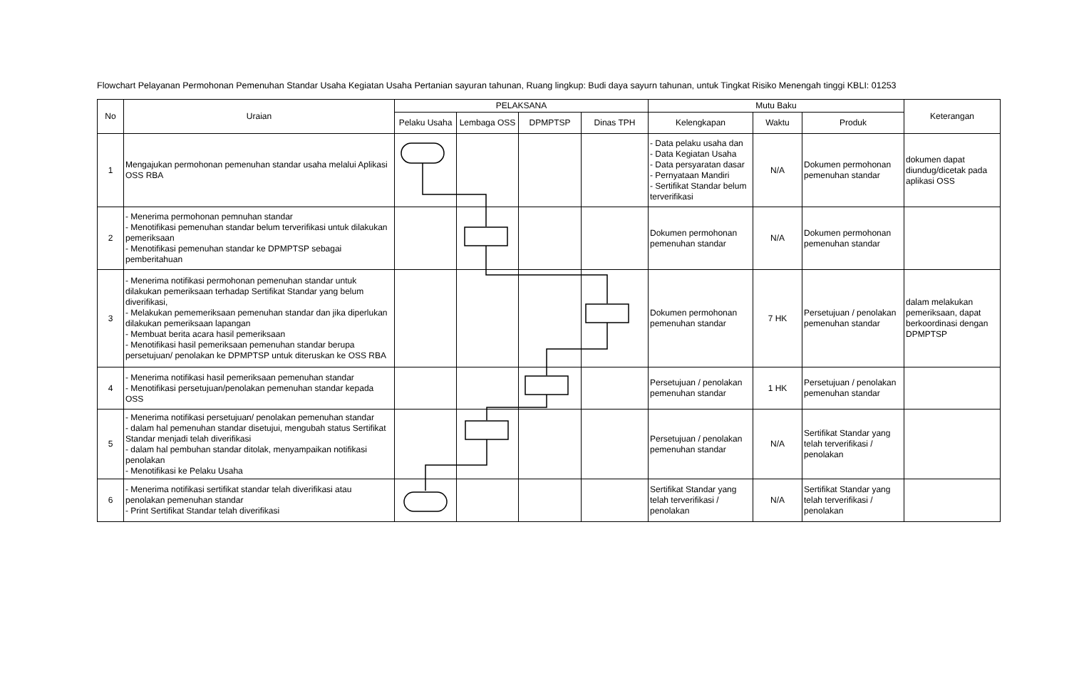Flowchart Pelayanan Permohonan Pemenuhan Standar Usaha Kegiatan Usaha Pertanian sayuran tahunan, Ruang lingkup: Budi daya sayurn tahunan, untuk Tingkat Risiko Menengah tinggi KBLI: 01253
| No | Uraian | PELAKSANA | | | | Mutu Baku | | | Keterangan |
| --- | --- | --- | --- | --- | --- | --- | --- | --- | --- |
| | | Pelaku Usaha | Lembaga OSS | DPMPTSP | Dinas TPH | Kelengkapan | Waktu | Produk | |
| 1 | Mengajukan permohonan pemenuhan standar usaha melalui Aplikasi OSS RBA | | | | | - Data pelaku usaha dan - Data Kegiatan Usaha - Data persyaratan dasar - Pernyataan Mandiri - Sertifikat Standar belum terverifikasi | N/A | Dokumen permohonan pemenuhan standar | dokumen dapat diundug/dicetak pada aplikasi OSS |
| 2 | - Menerima permohonan pemnuhan standar - Menotifikasi pemenuhan standar belum terverifikasi untuk dilakukan pemeriksaan - Menotifikasi pemenuhan standar ke DPMPTSP sebagai pemberitahuan | | | | | Dokumen permohonan pemenuhan standar | N/A | Dokumen permohonan pemenuhan standar | |
| 3 | - Menerima notifikasi permohonan pemenuhan standar untuk dilakukan pemeriksaan terhadap Sertifikat Standar yang belum diverifikasi, - Melakukan pememeriksaan pemenuhan standar dan jika diperlukan dilakukan pemeriksaan lapangan - Membuat berita acara hasil pemeriksaan - Menotifikasi hasil pemeriksaan pemenuhan standar berupa persetujuan/ penolakan ke DPMPTSP untuk diteruskan ke OSS RBA | | | | | Dokumen permohonan pemenuhan standar | 7 HK | Persetujuan / penolakan pemenuhan standar | dalam melakukan pemeriksaan, dapat berkoordinasi dengan DPMPTSP |
| 4 | - Menerima notifikasi hasil pemeriksaan pemenuhan standar - Menotifikasi persetujuan/penolakan pemenuhan standar kepada OSS | | | | | Persetujuan / penolakan pemenuhan standar | 1 HK | Persetujuan / penolakan pemenuhan standar | |
| 5 | - Menerima notifikasi persetujuan/ penolakan pemenuhan standar - dalam hal pemenuhan standar disetujui, mengubah status Sertifikat Standar menjadi telah diverifikasi - dalam hal pembuhan standar ditolak, menyampaikan notifikasi penolakan - Menotifikasi ke Pelaku Usaha | | | | | Persetujuan / penolakan pemenuhan standar | N/A | Sertifikat Standar yang telah terverifikasi / penolakan | |
| 6 | - Menerima notifikasi sertifikat standar telah diverifikasi atau penolakan pemenuhan standar - Print Sertifikat Standar telah diverifikasi | | | | | Sertifikat Standar yang telah terverifikasi / penolakan | N/A | Sertifikat Standar yang telah terverifikasi / penolakan | |